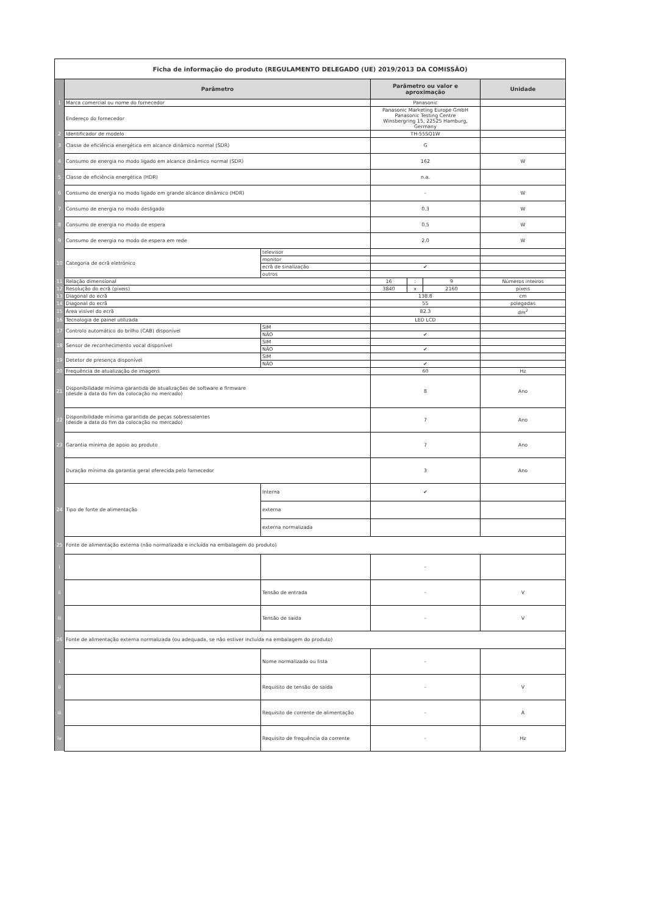| Ficha de informação do produto (REGULAMENTO DELEGADO (UE) 2019/2013 DA COMISSÃO) | | | | | | |
| | Parâmetro | | Parâmetro ou valor e aproximação | | | Unidade |
| 1 | Marca comercial ou nome do fornecedor | | Panasonic | | | |
| | Endereço do fornecedor | | Panasonic Marketing Europe GmbH Panasonic Testing Centre Winsbergring 15, 22525 Hamburg, Germany | | | |
| 2 | Identificador de modelo | | TH-55SQ1W | | | |
| 3 | Classe de eficiência energética em alcance dinâmico normal (SDR) | | G | | | |
| 4 | Consumo de energia no modo ligado em alcance dinâmico normal (SDR) | | 162 | | | W |
| 5 | Classe de eficiência energética (HDR) | | n.a. | | | |
| 6 | Consumo de energia no modo ligado em grande alcance dinâmico (HDR) | | - | | | W |
| 7 | Consumo de energia no modo desligado | | 0.3 | | | W |
| 8 | Consumo de energia no modo de espera | | 0.5 | | | W |
| 9 | Consumo de energia no modo de espera em rede | | 2.0 | | | W |
| 10 | Categoria de ecrã eletrónico | televisor | | | | |
| | | monitor | | | | |
| | | ecrã de sinalização | ✔ | | | |
| | | outros | | | | |
| 11 | Relação dimensional | | 16 | : | 9 | Números inteiros |
| 12 | Resolução do ecrã (píxeis) | | 3840 | x | 2160 | píxeis |
| 13 | Diagonal do ecrã | | 138.8 | | | cm |
| 14 | Diagonal do ecrã | | 55 | | | polegadas |
| 15 | Área visível do ecrã | | 82.3 | | | dm<sup>2</sup> |
| 16 | Tecnologia de painel utilizada | | LED LCD | | | |
| 17 | Controlo automático do brilho (CAB) disponível | SIM | | | | |
| | | NÃO | ✔ | | | |
| 18 | Sensor de reconhecimento vocal disponível | SIM | | | | |
| | | NÃO | ✔ | | | |
| 19 | Detetor de presença disponível | SIM | | | | |
| | | NÃO | ✔ | | | |
| 20 | Frequência de atualização de imagens | | 60 | | | Hz |
| 21 | Disponibilidade mínima garantida de atualizações de software e firmware (desde a data do fim da colocação no mercado) | | 8 | | | Ano |
| 22 | Disponibilidade mínima garantida de peças sobressalentes (desde a data do fim da colocação no mercado) | | 7 | | | Ano |
| 23 | Garantia mínima de apoio ao produto | | 7 | | | Ano |
| | Duração mínima da garantia geral oferecida pelo fornecedor | | 3 | | | Ano |
| 24 | Tipo de fonte de alimentação | Interna | ✔ | | | |
| | | externa | | | | |
| | | externa normalizada | | | | |
| 25 | Fonte de alimentação externa (não normalizada e incluída na embalagem do produto) | | | | | |
| i | | | - | | | |
| ii | | Tensão de entrada | - | | | V |
| iii | | Tensão de saída | - | | | V |
| 26 | Fonte de alimentação externa normalizada (ou adequada, se não estiver incluída na embalagem do produto) | | | | | |
| i | | Nome normalizado ou lista | - | | | |
| ii | | Requisito de tensão de saída | - | | | V |
| iii | | Requisito de corrente de alimentação | - | | | A |
| iv | | Requisito de frequência da corrente | - | | | Hz |